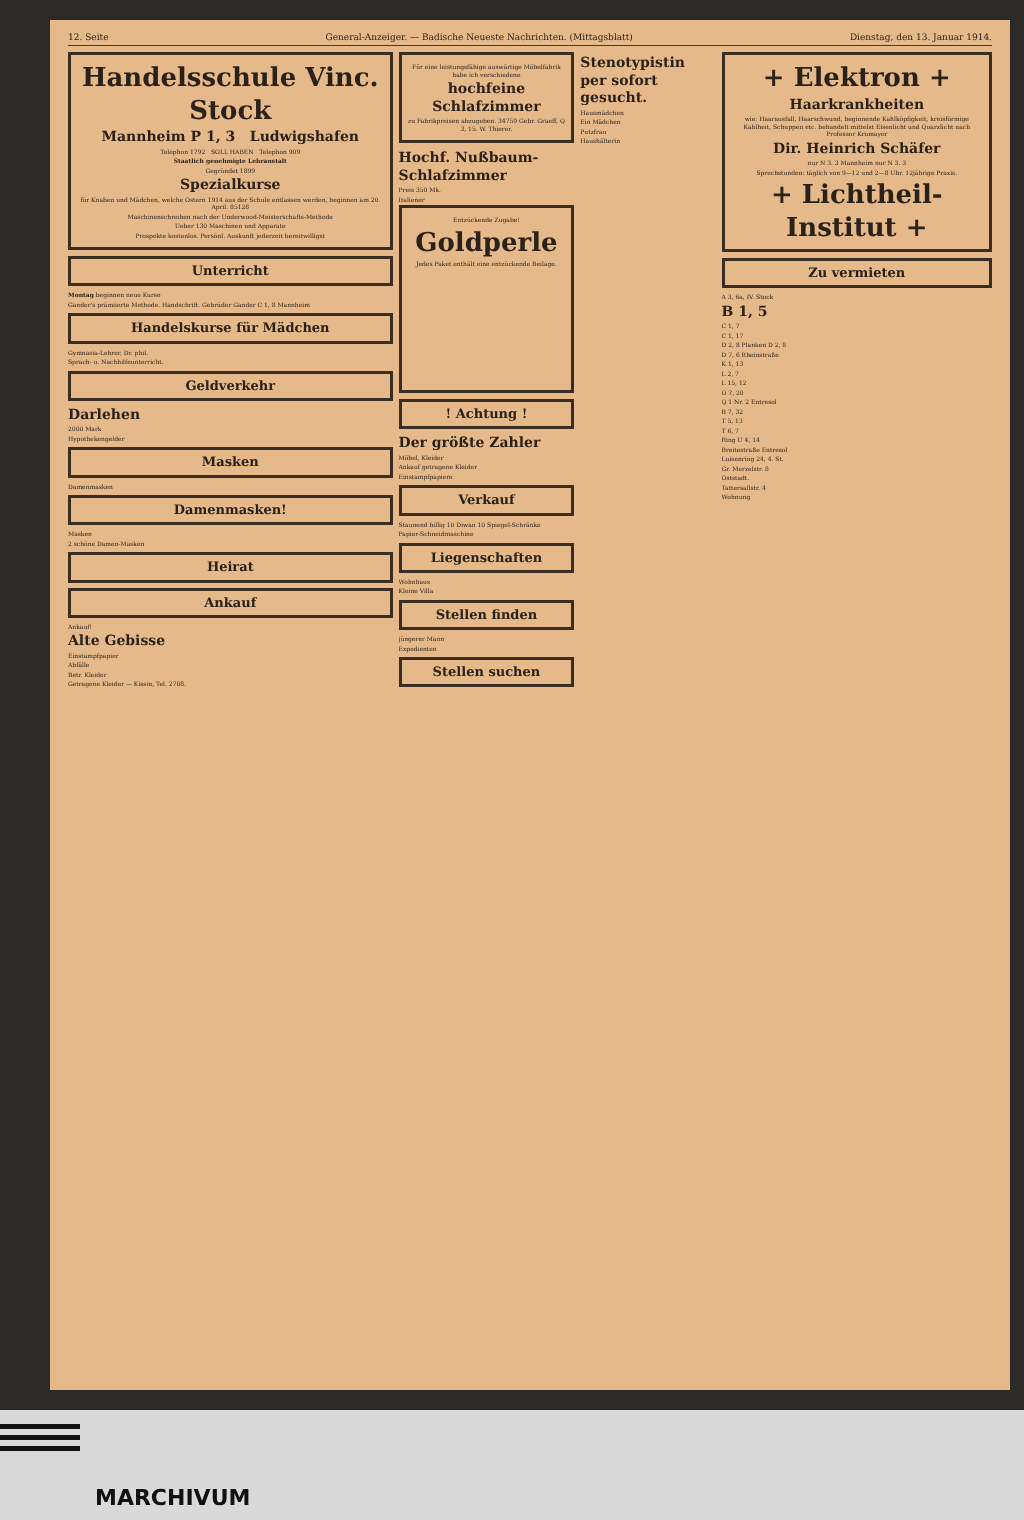12. Seite General-Anzeiger. — Badische Neueste Nachrichten. (Mittagsblatt) Dienstag, den 13. Januar 1914.
Handelsschule Vinc. Stock
Mannheim P 1, 3 Ludwigshafen
Telephon 1792 SOLL HABEN Telephon 909
Staatlich genehmigte Lehranstalt
Gegründet 1899
Spezialkurse
für Knaben und Mädchen, welche Ostern 1914 aus der Schule entlassen werden, beginnen am 20. April. 85128
Maschinenschreiben nach der Underwood-Meisterschafts-Methode
Ueber 130 Maschinen und Apparate
Prospekte kostenlos. Persönl. Auskunft jederzeit bereitwilligst
Unterricht
Montag beginnen neue Kurse
Gander's prämiierte Methode. Handschrift. Gebrüder Gander C 1, 8 Mannheim
Handelskurse für Mädchen
Gymnasia-Lehrer, Dr. phil.
Sprach- u. Nachhilfeunterricht.
Geldverkehr
Darlehen
2000 Mark
Hypothekengelder
Masken
Damenmasken
Damenmasken!
Masken
2 schöne Damen-Masken
Heirat
Ankauf
Ankauf!
Alte Gebisse
Einstampfpapier
Abfälle
Betr. Kleider
Getragene Kleider — Kissin, Tel. 2708.
Für eine leistungsfähige auswärtige Möbelfabrik habe ich verschiedene
hochfeine Schlafzimmer
zu Fabrikpreisen abzugeben. 34759 Gebr. Graeff, Q 3, 15. W. Thierer.
Hochf. Nußbaum-Schlafzimmer
Preis 350 Mk.
Italiener
Entzückende Zugabe!
Goldperle
Jedes Paket enthält eine entzückende Beilage.
! Achtung !
Der größte Zahler
Möbel, Kleider
Ankauf getragene Kleider
Einstampfpapiere
Verkauf
Staunend billig 10 Diwan 10 Spiegel-Schränke
Papier-Schneidmaschine
Liegenschaften
Wohnhaus
Kleine Villa
Stellen finden
jüngerer Mann
Expedienten
Stellen suchen
Stenotypistin per sofort gesucht.
Hausmädchen
Ein Mädchen
Putzfrau
Haushälterin
+ Elektron +
Haarkrankheiten
wie: Haarausfall, Haarschwund, beginnende Kahlköpfigkeit, kreisförmige Kahlheit, Schuppen etc. behandelt mittelst Eisenlicht und Quarzlicht nach Professor Kromayer
Dir. Heinrich Schäfer
nur N 3. 3 Mannheim nur N 3. 3
Sprechstunden: täglich von 9—12 und 2—8 Uhr. 12jährige Praxis.
+ Lichtheil-Institut +
Zu vermieten
A 3, 6a, IV. Stock
B 1, 5
C 1, 7
C 1, 17
D 2, 8 Planken D 2, 8
D 7, 6 Rheinstraße
K 1, 13
L 2, 7
L 15, 12
O 7, 20
Q 1 Nr. 2 Entresol
B 7, 32
T 5, 13
T 6, 7
Ring U 4, 14
Breitestraße Entresol
Luisenring 24, 4. St.
Gr. Merzelstr. 8
Oststadt.
Tattersallstr. 4
Wohnung
MARCHIVUM